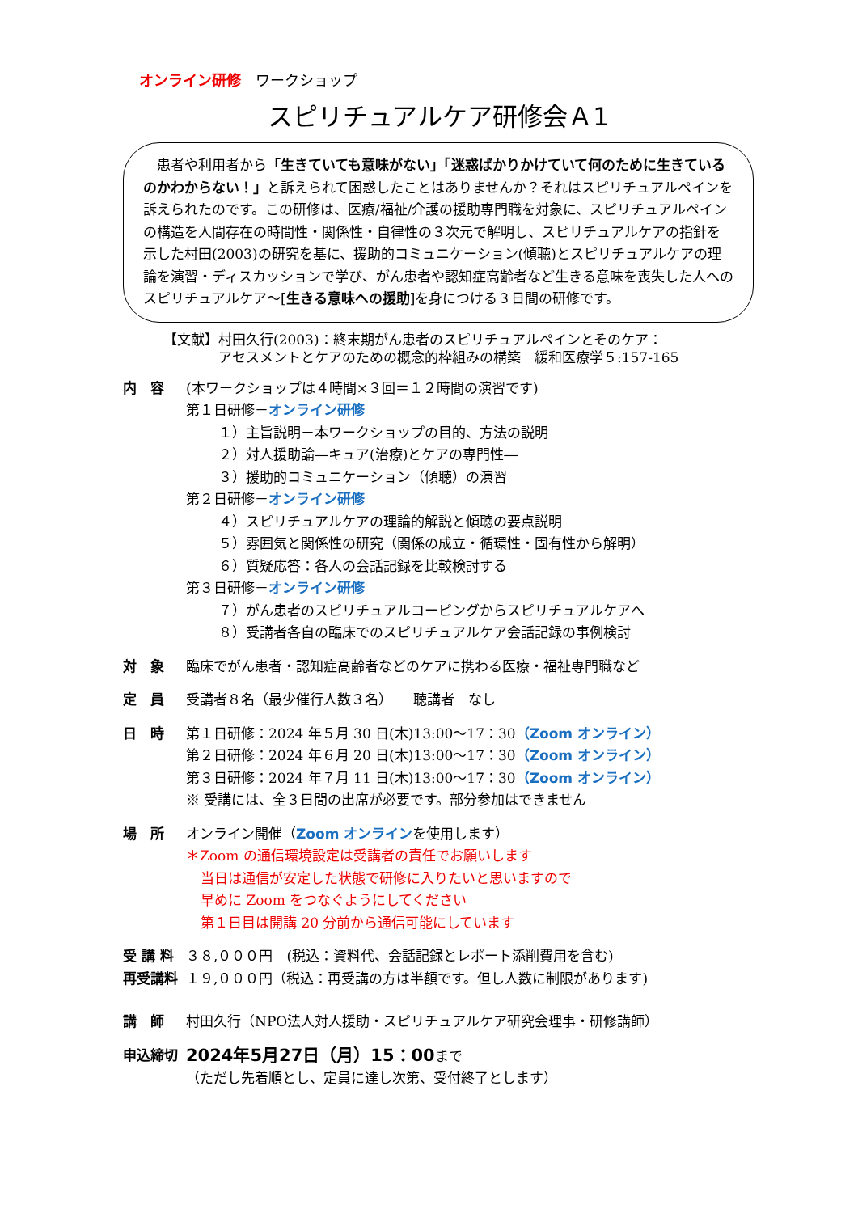オンライン研修　ワークショップ
スピリチュアルケア研修会Ａ1
　患者や利用者から「生きていても意味がない」「迷惑ばかりかけていて何のために生きているのかわからない！」と訴えられて困惑したことはありませんか？それはスピリチュアルペインを訴えられたのです。この研修は、医療/福祉/介護の援助専門職を対象に、スピリチュアルペインの構造を人間存在の時間性・関係性・自律性の３次元で解明し、スピリチュアルケアの指針を示した村田(2003)の研究を基に、援助的コミュニケーション(傾聴)とスピリチュアルケアの理論を演習・ディスカッションで学び、がん患者や認知症高齢者など生きる意味を喪失した人へのスピリチュアルケア～[生きる意味への援助]を身につける３日間の研修です。
【文献】村田久行(2003)：終末期がん患者のスピリチュアルペインとそのケア：
　　　　アセスメントとケアのための概念的枠組みの構築　緩和医療学５:157-165
内　容 (本ワークショップは４時間×３回＝１２時間の演習です)
第１日研修－オンライン研修
１）主旨説明－本ワークショップの目的、方法の説明
２）対人援助論―キュア(治療)とケアの専門性―
３）援助的コミュニケーション（傾聴）の演習
第２日研修－オンライン研修
４）スピリチュアルケアの理論的解説と傾聴の要点説明
５）雰囲気と関係性の研究（関係の成立・循環性・固有性から解明）
６）質疑応答：各人の会話記録を比較検討する
第３日研修－オンライン研修
７）がん患者のスピリチュアルコーピングからスピリチュアルケアへ
８）受講者各自の臨床でのスピリチュアルケア会話記録の事例検討
対　象 臨床でがん患者・認知症高齢者などのケアに携わる医療・福祉専門職など
定　員 受講者８名（最少催行人数３名）　　聴講者　なし
日　時 第１日研修：2024 年５月 30 日(木)13:00～17：30（Zoom オンライン）
第２日研修：2024 年６月 20 日(木)13:00～17：30（Zoom オンライン）
第３日研修：2024 年７月 11 日(木)13:00～17：30（Zoom オンライン）
※ 受講には、全３日間の出席が必要です。部分参加はできません
場　所 オンライン開催（Zoom オンラインを使用します）
＊Zoom の通信環境設定は受講者の責任でお願いします
当日は通信が安定した状態で研修に入りたいと思いますので
早めに Zoom をつなぐようにしてください
第１日目は開講 20 分前から通信可能にしています
受 講 料 ３８,０００円　(税込：資料代、会話記録とレポート添削費用を含む)
再受講料 １９,０００円（税込：再受講の方は半額です。但し人数に制限があります)
講　師 村田久行（NPO法人対人援助・スピリチュアルケア研究会理事・研修講師）
申込締切
2024年5月27日（月）15：00まで
（ただし先着順とし、定員に達し次第、受付終了とします）